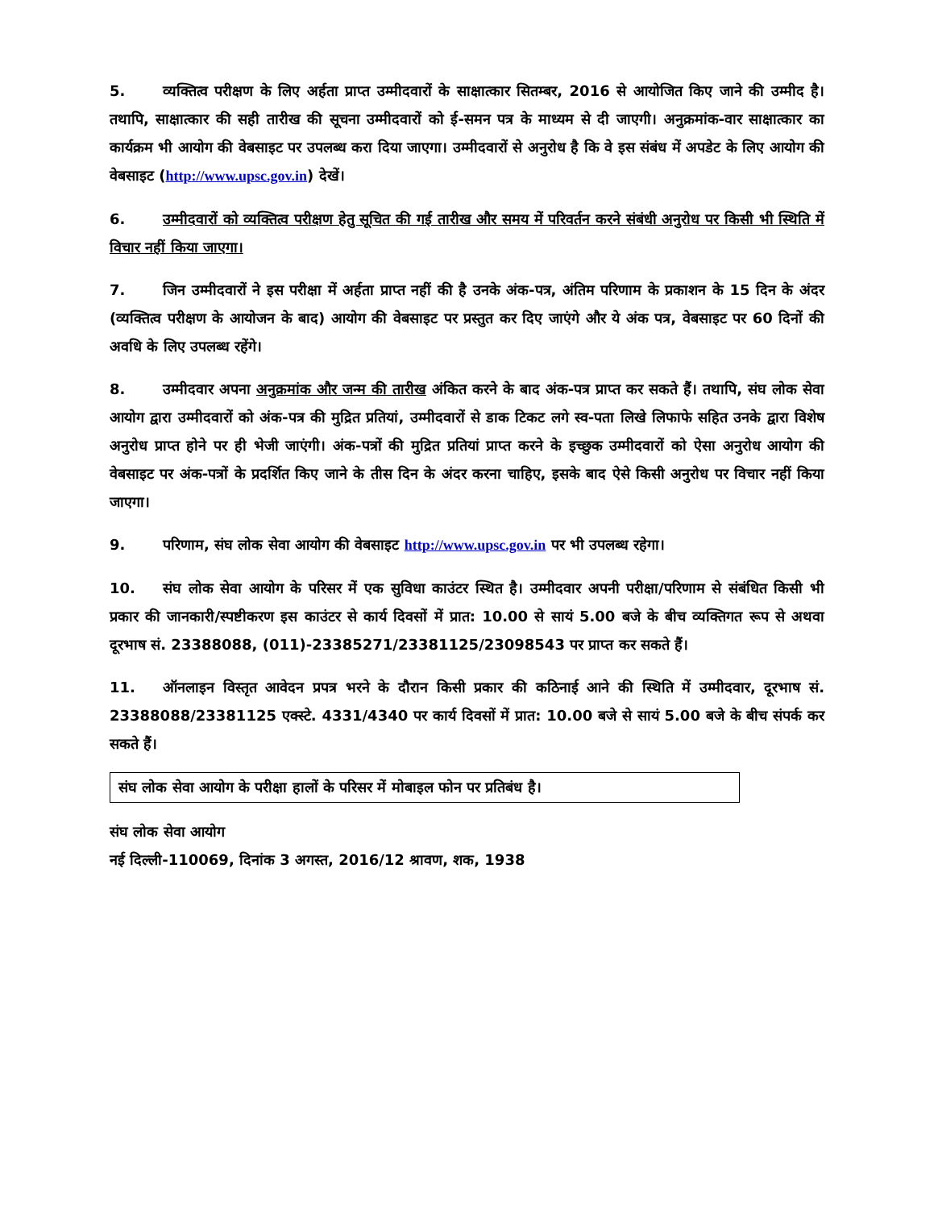5. व्यक्तित्व परीक्षण के लिए अर्हता प्राप्त उम्मीदवारों के साक्षात्कार सितम्बर, 2016 से आयोजित किए जाने की उम्मीद है। तथापि, साक्षात्कार की सही तारीख की सूचना उम्मीदवारों को ई-समन पत्र के माध्यम से दी जाएगी। अनुक्रमांक-वार साक्षात्कार का कार्यक्रम भी आयोग की वेबसाइट पर उपलब्ध करा दिया जाएगा। उम्मीदवारों से अनुरोध है कि वे इस संबंध में अपडेट के लिए आयोग की वेबसाइट (http://www.upsc.gov.in) देखें।
6. उम्मीदवारों को व्यक्तित्व परीक्षण हेतु सूचित की गई तारीख और समय में परिवर्तन करने संबंधी अनुरोध पर किसी भी स्थिति में विचार नहीं किया जाएगा।
7. जिन उम्मीदवारों ने इस परीक्षा में अर्हता प्राप्त नहीं की है उनके अंक-पत्र, अंतिम परिणाम के प्रकाशन के 15 दिन के अंदर (व्यक्तित्व परीक्षण के आयोजन के बाद) आयोग की वेबसाइट पर प्रस्तुत कर दिए जाएंगे और ये अंक पत्र, वेबसाइट पर 60 दिनों की अवधि के लिए उपलब्ध रहेंगे।
8. उम्मीदवार अपना अनुक्रमांक और जन्म की तारीख अंकित करने के बाद अंक-पत्र प्राप्त कर सकते हैं। तथापि, संघ लोक सेवा आयोग द्वारा उम्मीदवारों को अंक-पत्र की मुद्रित प्रतियां, उम्मीदवारों से डाक टिकट लगे स्व-पता लिखे लिफाफे सहित उनके द्वारा विशेष अनुरोध प्राप्त होने पर ही भेजी जाएंगी। अंक-पत्रों की मुद्रित प्रतियां प्राप्त करने के इच्छुक उम्मीदवारों को ऐसा अनुरोध आयोग की वेबसाइट पर अंक-पत्रों के प्रदर्शित किए जाने के तीस दिन के अंदर करना चाहिए, इसके बाद ऐसे किसी अनुरोध पर विचार नहीं किया जाएगा।
9. परिणाम, संघ लोक सेवा आयोग की वेबसाइट http://www.upsc.gov.in पर भी उपलब्ध रहेगा।
10. संघ लोक सेवा आयोग के परिसर में एक सुविधा काउंटर स्थित है। उम्मीदवार अपनी परीक्षा/परिणाम से संबंधित किसी भी प्रकार की जानकारी/स्पष्टीकरण इस काउंटर से कार्य दिवसों में प्रात: 10.00 से सायं 5.00 बजे के बीच व्यक्तिगत रूप से अथवा दूरभाष सं. 23388088, (011)-23385271/23381125/23098543 पर प्राप्त कर सकते हैं।
11. ऑनलाइन विस्तृत आवेदन प्रपत्र भरने के दौरान किसी प्रकार की कठिनाई आने की स्थिति में उम्मीदवार, दूरभाष सं. 23388088/23381125 एक्स्टे. 4331/4340 पर कार्य दिवसों में प्रात: 10.00 बजे से सायं 5.00 बजे के बीच संपर्क कर सकते हैं।
संघ लोक सेवा आयोग के परीक्षा हालों के परिसर में मोबाइल फोन पर प्रतिबंध है।
संघ लोक सेवा आयोग
नई दिल्ली-110069, दिनांक 3 अगस्त, 2016/12 श्रावण, शक, 1938